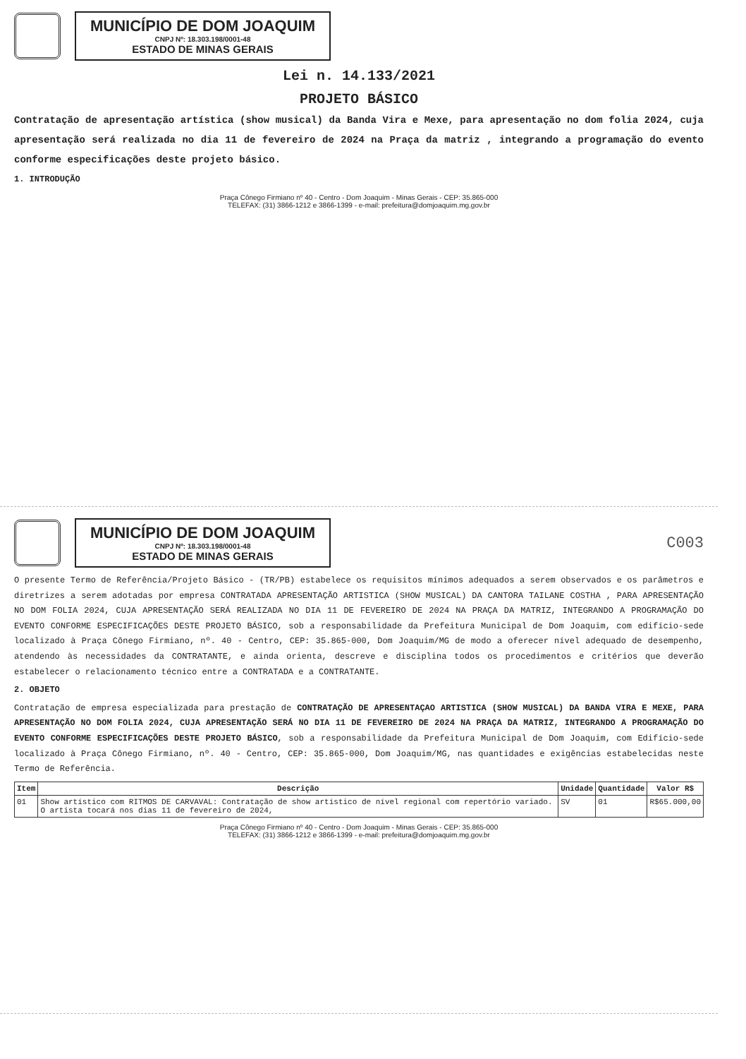MUNICÍPIO DE DOM JOAQUIM
CNPJ Nº: 18.303.198/0001-48
ESTADO DE MINAS GERAIS
Lei n. 14.133/2021
PROJETO BÁSICO
Contratação de apresentação artística (show musical) da Banda Vira e Mexe, para apresentação no dom folia 2024, cuja apresentação será realizada no dia 11 de fevereiro de 2024 na Praça da matriz , integrando a programação do evento conforme especificações deste projeto básico.
1. INTRODUÇÃO
Praça Cônego Firmiano nº 40 - Centro - Dom Joaquim - Minas Gerais - CEP: 35.865-000
TELEFAX: (31) 3866-1212 e 3866-1399 - e-mail: prefeitura@domjoaquim.mg.gov.br
MUNICÍPIO DE DOM JOAQUIM
CNPJ Nº: 18.303.198/0001-48
ESTADO DE MINAS GERAIS
C003
O presente Termo de Referência/Projeto Básico - (TR/PB) estabelece os requisitos mínimos adequados a serem observados e os parâmetros e diretrizes a serem adotadas por empresa CONTRATADA APRESENTAÇÃO ARTISTICA (SHOW MUSICAL) DA CANTORA TAILANE COSTHA , PARA APRESENTAÇÃO NO DOM FOLIA 2024, CUJA APRESENTAÇÃO SERÁ REALIZADA NO DIA 11 DE FEVEREIRO DE 2024 NA PRAÇA DA MATRIZ, INTEGRANDO A PROGRAMAÇÃO DO EVENTO CONFORME ESPECIFICAÇÕES DESTE PROJETO BÁSICO, sob a responsabilidade da Prefeitura Municipal de Dom Joaquim, com edifício-sede localizado à Praça Cônego Firmiano, nº. 40 - Centro, CEP: 35.865-000, Dom Joaquim/MG de modo a oferecer nível adequado de desempenho, atendendo às necessidades da CONTRATANTE, e ainda orienta, descreve e disciplina todos os procedimentos e critérios que deverão estabelecer o relacionamento técnico entre a CONTRATADA e a CONTRATANTE.
2. OBJETO
Contratação de empresa especializada para prestação de CONTRATAÇÃO DE APRESENTAÇAO ARTISTICA (SHOW MUSICAL) DA BANDA VIRA E MEXE, PARA APRESENTAÇÃO NO DOM FOLIA 2024, CUJA APRESENTAÇÃO SERÁ NO DIA 11 DE FEVEREIRO DE 2024 NA PRAÇA DA MATRIZ, INTEGRANDO A PROGRAMAÇÃO DO EVENTO CONFORME ESPECIFICAÇÕES DESTE PROJETO BÁSICO, sob a responsabilidade da Prefeitura Municipal de Dom Joaquim, com Edifício-sede localizado à Praça Cônego Firmiano, nº. 40 - Centro, CEP: 35.865-000, Dom Joaquim/MG, nas quantidades e exigências estabelecidas neste Termo de Referência.
| Item | Descrição | Unidade | Quantidade | Valor R$ |
| --- | --- | --- | --- | --- |
| 01 | Show artístico com RITMOS DE CARVAVAL: Contratação de show artístico de nível regional com repertório variado. O artista tocará nos dias 11 de fevereiro de 2024, | SV | 01 | R$65.000,00 |
Praça Cônego Firmiano nº 40 - Centro - Dom Joaquim - Minas Gerais - CEP: 35.865-000
TELEFAX: (31) 3866-1212 e 3866-1399 - e-mail: prefeitura@domjoaquim.mg.gov.br